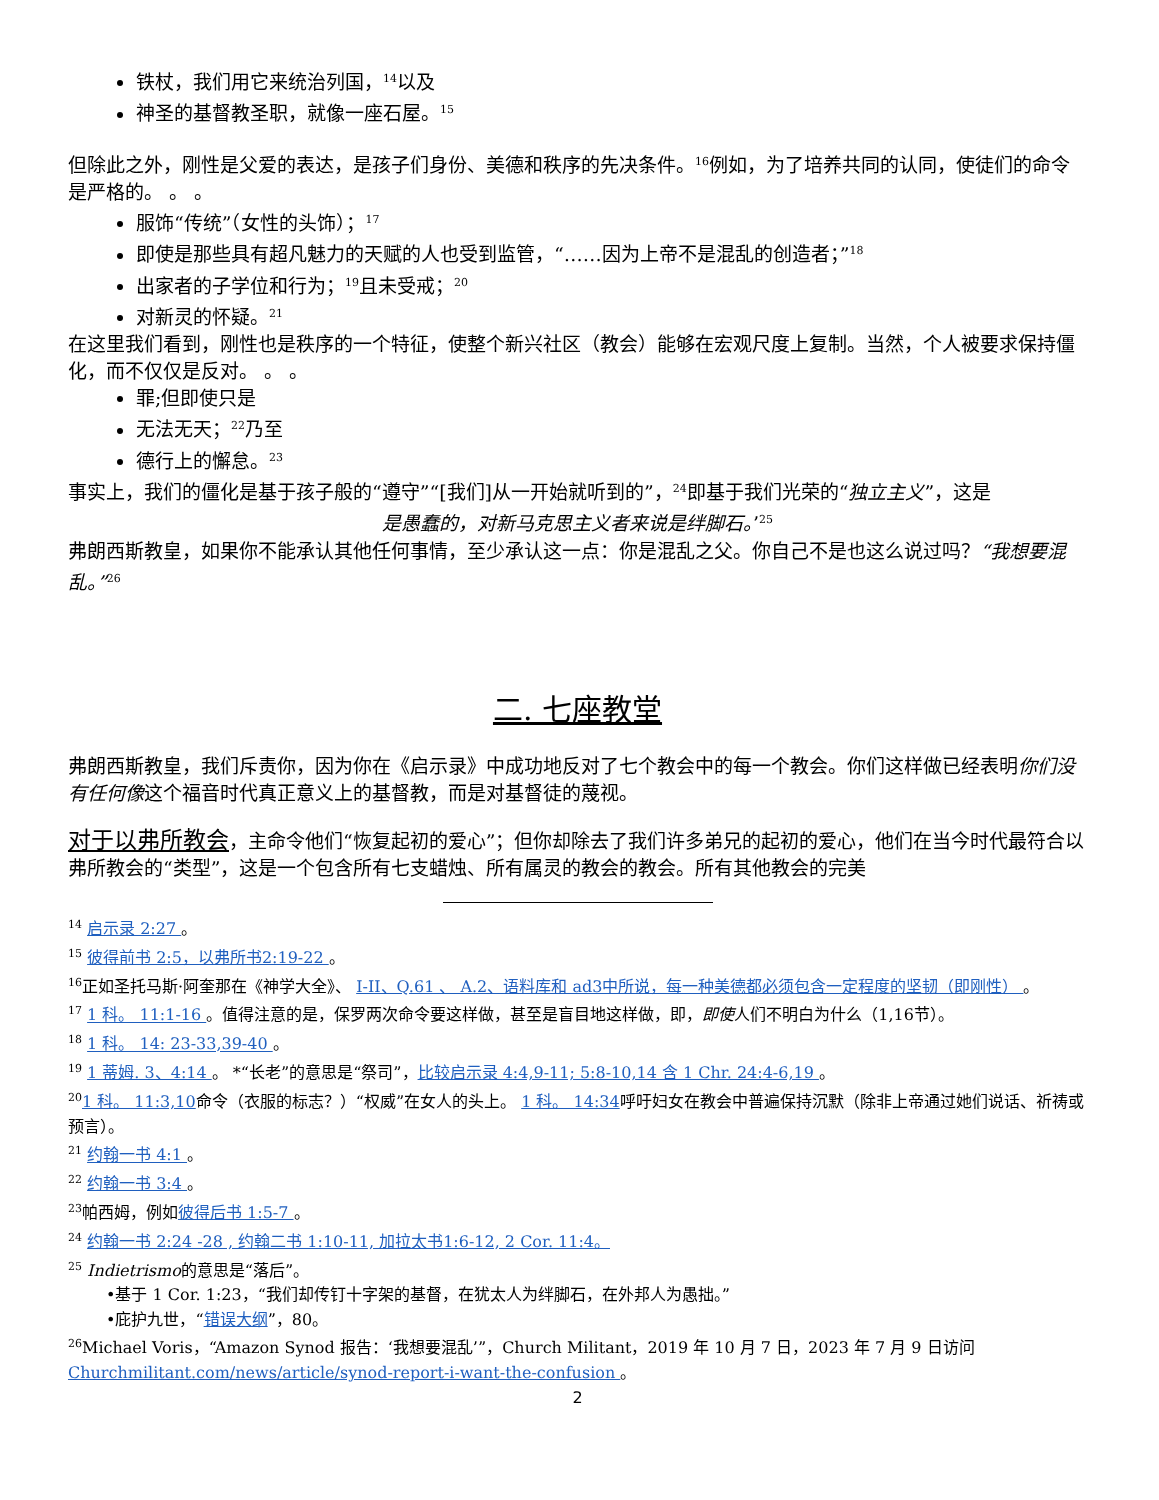铁杖，我们用它来统治列国，<sup>14</sup>以及
神圣的基督教圣职，就像一座石屋。<sup>15</sup>
但除此之外，刚性是父爱的表达，是孩子们身份、美德和秩序的先决条件。<sup>16</sup>例如，为了培养共同的认同，使徒们的命令是严格的。 。 。
服饰“传统”（女性的头饰）；<sup>17</sup>
即使是那些具有超凡魅力的天赋的人也受到监管，“……因为上帝不是混乱的创造者；”<sup>18</sup>
出家者的子学位和行为；<sup>19</sup>且未受戒；<sup>20</sup>
对新灵的怀疑。<sup>21</sup>
在这里我们看到，刚性也是秩序的一个特征，使整个新兴社区（教会）能够在宏观尺度上复制。当然，个人被要求保持僵化，而不仅仅是反对。 。 。
罪;但即使只是
无法无天；<sup>22</sup>乃至
德行上的懈怠。<sup>23</sup>
事实上，我们的僵化是基于孩子般的“遵守”“[我们]从一开始就听到的”，<sup>24</sup>即基于我们光荣的“独立主义”，这是
是愚蠢的，对新马克思主义者来说是绊脚石。’<sup>25</sup>
弗朗西斯教皇，如果你不能承认其他任何事情，至少承认这一点：你是混乱之父。你自己不是也这么说过吗？“我想要混乱。”<sup>26</sup>
二. 七座教堂
弗朗西斯教皇，我们斥责你，因为你在《启示录》中成功地反对了七个教会中的每一个教会。你们这样做已经表明你们没有任何像这个福音时代真正意义上的基督教，而是对基督徒的蔑视。
对于以弗所教会，主命令他们“恢复起初的爱心”；但你却除去了我们许多弟兄的起初的爱心，他们在当今时代最符合以弗所教会的“类型”，这是一个包含所有七支蜡烛、所有属灵的教会的教会。所有其他教会的完美
<sup>14</sup> 启示录 2:27 。
<sup>15</sup> 彼得前书 2:5，以弗所书2:19-22 。
<sup>16</sup> 正如圣托马斯·阿奎那在《神学大全》、 I-II、Q.61 、 A.2、语料库和 ad3中所说，每一种美德都必须包含一定程度的坚韧（即刚性） 。
<sup>17</sup> 1 科。 11:1-16 。值得注意的是，保罗两次命令要这样做，甚至是盲目地这样做，即，即使人们不明白为什么（1,16节）。
<sup>18</sup> 1 科。 14: 23-33,39-40 。
<sup>19</sup> 1 蒂姆. 3、4:14 。 *“长老”的意思是“祭司”，比较启示录 4:4,9-11; 5:8-10,14 含 1 Chr. 24:4-6,19 。
<sup>20</sup> 1 科。 11:3,10命令（衣服的标志？）“权威”在女人的头上。 1 科。 14:34呼吁妇女在教会中普遍保持沉默（除非上帝通过她们说话、祈祷或预言）。
<sup>21</sup> 约翰一书 4:1 。
<sup>22</sup> 约翰一书 3:4 。
<sup>23</sup> 帕西姆，例如彼得后书 1:5-7 。
<sup>24</sup> 约翰一书 2:24 -28 , 约翰二书 1:10-11, 加拉太书1:6-12, 2 Cor. 11:4。
<sup>25</sup> Indietrismo的意思是“落后”。
•基于 1 Cor. 1:23，“我们却传钉十字架的基督，在犹太人为绊脚石，在外邦人为愚拙。”
•庇护九世，“错误大纲”，80。
<sup>26</sup> Michael Voris，“Amazon Synod 报告：‘我想要混乱’”，Church Militant，2019 年 10 月 7 日，2023 年 7 月 9 日访问Churchmilitant.com/news/article/synod-report-i-want-the-confusion 。
2